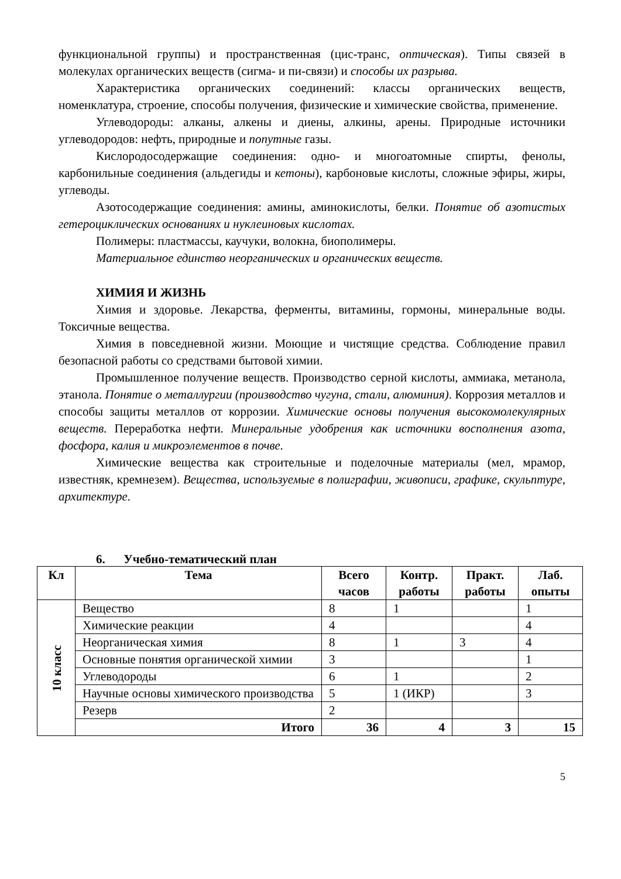функциональной группы) и пространственная (цис-транс, оптическая). Типы связей в молекулах органических веществ (сигма- и пи-связи) и способы их разрыва.
Характеристика органических соединений: классы органических веществ, номенклатура, строение, способы получения, физические и химические свойства, применение.
Углеводороды: алканы, алкены и диены, алкины, арены. Природные источники углеводородов: нефть, природные и попутные газы.
Кислородосодержащие соединения: одно- и многоатомные спирты, фенолы, карбонильные соединения (альдегиды и кетоны), карбоновые кислоты, сложные эфиры, жиры, углеводы.
Азотосодержащие соединения: амины, аминокислоты, белки. Понятие об азотистых гетероциклических основаниях и нуклеиновых кислотах.
Полимеры: пластмассы, каучуки, волокна, биополимеры.
Материальное единство неорганических и органических веществ.
ХИМИЯ И ЖИЗНЬ
Химия и здоровье. Лекарства, ферменты, витамины, гормоны, минеральные воды. Токсичные вещества.
Химия в повседневной жизни. Моющие и чистящие средства. Соблюдение правил безопасной работы со средствами бытовой химии.
Промышленное получение веществ. Производство серной кислоты, аммиака, метанола, этанола. Понятие о металлургии (производство чугуна, стали, алюминия). Коррозия металлов и способы защиты металлов от коррозии. Химические основы получения высокомолекулярных веществ. Переработка нефти. Минеральные удобрения как источники восполнения азота, фосфора, калия и микроэлементов в почве.
Химические вещества как строительные и поделочные материалы (мел, мрамор, известняк, кремнезем). Вещества, используемые в полиграфии, живописи, графике, скульптуре, архитектуре.
6. Учебно-тематический план
| Кл | Тема | Всего часов | Контр. работы | Практ. работы | Лаб. опыты |
| --- | --- | --- | --- | --- | --- |
| 10 класс | Вещество | 8 | 1 | | 1 |
| | Химические реакции | 4 | | | 4 |
| | Неорганическая химия | 8 | 1 | 3 | 4 |
| | Основные понятия органической химии | 3 | | | 1 |
| | Углеводороды | 6 | 1 | | 2 |
| | Научные основы химического производства | 5 | 1 (ИКР) | | 3 |
| | Резерв | 2 | | | |
| | Итого | 36 | 4 | 3 | 15 |
5